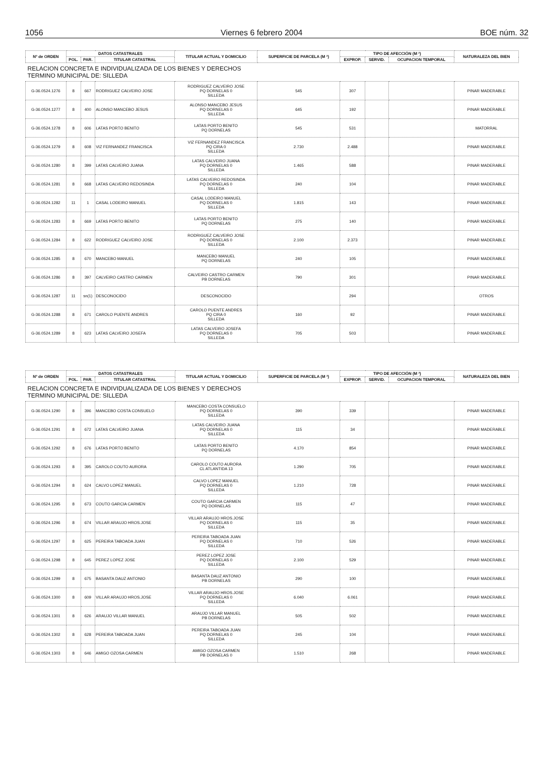1056 Viernes 6 febrero 2004 BOE núm. 32
| Nº de ORDEN | DATOS CATASTRALES | | | TITULAR ACTUAL Y DOMICILIO | SUPERFICIE DE PARCELA (M ²) | TIPO DE AFECCIÓN (M ²) | | | NATURALEZA DEL BIEN |
| --- | --- | --- | --- | --- | --- | --- | --- | --- | --- |
| | POL. | PAR. | TITULAR CATASTRAL | | | EXPROP. | SERVID. | OCUPACION TEMPORAL | |
| RELACION CONCRETA E INDIVIDUALIZADA DE LOS BIENES Y DERECHOS TERMINO MUNICIPAL DE: SILLEDA | | | | | | | | | |
| G-36.0524.1276 | 8 | 667 | RODRIGUEZ CALVEIRO JOSE | RODRIGUEZ CALVEIRO JOSE PQ DORNELAS 0 SILLEDA | 545 | 307 | | | PINAR MADERABLE |
| G-36.0524.1277 | 8 | 400 | ALONSO MANCEBO JESUS | ALONSO MANCEBO JESUS PQ DORNELAS 0 SILLEDA | 645 | 192 | | | PINAR MADERABLE |
| G-36.0524.1278 | 8 | 606 | LATAS PORTO BENITO | LATAS PORTO BENITO PQ DORNELAS | 545 | 531 | | | MATORRAL |
| G-36.0524.1279 | 8 | 608 | VIZ FERNANDEZ FRANCISCA | VIZ FERNANDEZ FRANCISCA PQ CIRA 0 SILLEDA | 2.730 | 2.488 | | | PINAR MADERABLE |
| G-36.0524.1280 | 8 | 399 | LATAS CALVEIRO JUANA | LATAS CALVEIRO JUANA PQ DORNELAS 0 SILLEDA | 1.465 | 588 | | | PINAR MADERABLE |
| G-36.0524.1281 | 8 | 668 | LATAS CALVEIRO REDOSINDA | LATAS CALVEIRO REDOSINDA PQ DORNELAS 0 SILLEDA | 240 | 104 | | | PINAR MADERABLE |
| G-36.0524.1282 | 11 | 1 | CASAL LODEIRO MANUEL | CASAL LODEIRO MANUEL PQ DORNELAS 0 SILLEDA | 1.815 | 143 | | | PINAR MADERABLE |
| G-36.0524.1283 | 8 | 669 | LATAS PORTO BENITO | LATAS PORTO BENITO PQ DORNELAS | 275 | 140 | | | PINAR MADERABLE |
| G-36.0524.1284 | 8 | 622 | RODRIGUEZ CALVEIRO JOSE | RODRIGUEZ CALVEIRO JOSE PQ DORNELAS 0 SILLEDA | 2.100 | 2.373 | | | PINAR MADERABLE |
| G-36.0524.1285 | 8 | 670 | MANCEBO MANUEL | MANCEBO MANUEL PQ DORNELAS | 240 | 105 | | | PINAR MADERABLE |
| G-36.0524.1286 | 8 | 397 | CALVEIRO CASTRO CARMEN | CALVEIRO CASTRO CARMEN PB DORNELAS | 790 | 301 | | | PINAR MADERABLE |
| G-36.0524.1287 | 11 | sn(1) | DESCONOCIDO | DESCONOCIDO | | 294 | | | OTROS |
| G-36.0524.1288 | 8 | 671 | CAROLO PUENTE ANDRES | CAROLO PUENTE ANDRES PQ CIRA 0 SILLEDA | 160 | 92 | | | PINAR MADERABLE |
| G-36.0524.1289 | 8 | 623 | LATAS CALVEIRO JOSEFA | LATAS CALVEIRO JOSEFA PQ DORNELAS 0 SILLEDA | 705 | 503 | | | PINAR MADERABLE |
| Nº de ORDEN | DATOS CATASTRALES | | | TITULAR ACTUAL Y DOMICILIO | SUPERFICIE DE PARCELA (M ²) | TIPO DE AFECCIÓN (M ²) | | | NATURALEZA DEL BIEN |
| --- | --- | --- | --- | --- | --- | --- | --- | --- | --- |
| | POL. | PAR. | TITULAR CATASTRAL | | | EXPROP. | SERVID. | OCUPACION TEMPORAL | |
| RELACION CONCRETA E INDIVIDUALIZADA DE LOS BIENES Y DERECHOS TERMINO MUNICIPAL DE: SILLEDA | | | | | | | | | |
| G-36.0524.1290 | 8 | 396 | MANCEBO COSTA CONSUELO | MANCEBO COSTA CONSUELO PQ DORNELAS 0 SILLEDA | 390 | 339 | | | PINAR MADERABLE |
| G-36.0524.1291 | 8 | 672 | LATAS CALVEIRO JUANA | LATAS CALVEIRO JUANA PQ DORNELAS 0 SILLEDA | 115 | 34 | | | PINAR MADERABLE |
| G-36.0524.1292 | 8 | 676 | LATAS PORTO BENITO | LATAS PORTO BENITO PQ DORNELAS | 4.170 | 854 | | | PINAR MADERABLE |
| G-36.0524.1293 | 8 | 395 | CAROLO COUTO AURORA | CAROLO COUTO AURORA CL ATLANTIDA 13 | 1.290 | 705 | | | PINAR MADERABLE |
| G-36.0524.1294 | 8 | 624 | CALVO LOPEZ MANUEL | CALVO LOPEZ MANUEL PQ DORNELAS 0 SILLEDA | 1.210 | 728 | | | PINAR MADERABLE |
| G-36.0524.1295 | 8 | 673 | COUTO GARCIA CARMEN | COUTO GARCIA CARMEN PQ DORNELAS | 115 | 47 | | | PINAR MADERABLE |
| G-36.0524.1296 | 8 | 674 | VILLAR ARAUJO HROS.JOSE | VILLAR ARAUJO HROS.JOSE PQ DORNELAS 0 SILLEDA | 115 | 35 | | | PINAR MADERABLE |
| G-36.0524.1297 | 8 | 625 | PEREIRA TABOADA JUAN | PEREIRA TABOADA JUAN PQ DORNELAS 0 SILLEDA | 710 | 526 | | | PINAR MADERABLE |
| G-36.0524.1298 | 8 | 645 | PEREZ LOPEZ JOSE | PEREZ LOPEZ JOSE PQ DORNELAS 0 SILLEDA | 2.100 | 529 | | | PINAR MADERABLE |
| G-36.0524.1299 | 8 | 675 | BASANTA DAUZ ANTONIO | BASANTA DAUZ ANTONIO PB DORNELAS | 290 | 100 | | | PINAR MADERABLE |
| G-36.0524.1300 | 8 | 609 | VILLAR ARAUJO HROS.JOSE | VILLAR ARAUJO HROS.JOSE PQ DORNELAS 0 SILLEDA | 6.040 | 6.061 | | | PINAR MADERABLE |
| G-36.0524.1301 | 8 | 626 | ARAUJO VILLAR MANUEL | ARAUJO VILLAR MANUEL PB DORNELAS | 505 | 502 | | | PINAR MADERABLE |
| G-36.0524.1302 | 8 | 628 | PEREIRA TABOADA JUAN | PEREIRA TABOADA JUAN PQ DORNELAS 0 SILLEDA | 245 | 104 | | | PINAR MADERABLE |
| G-36.0524.1303 | 8 | 646 | AMIGO OZOSA CARMEN | AMIGO OZOSA CARMEN PB DORNELAS 0 | 1.510 | 268 | | | PINAR MADERABLE |